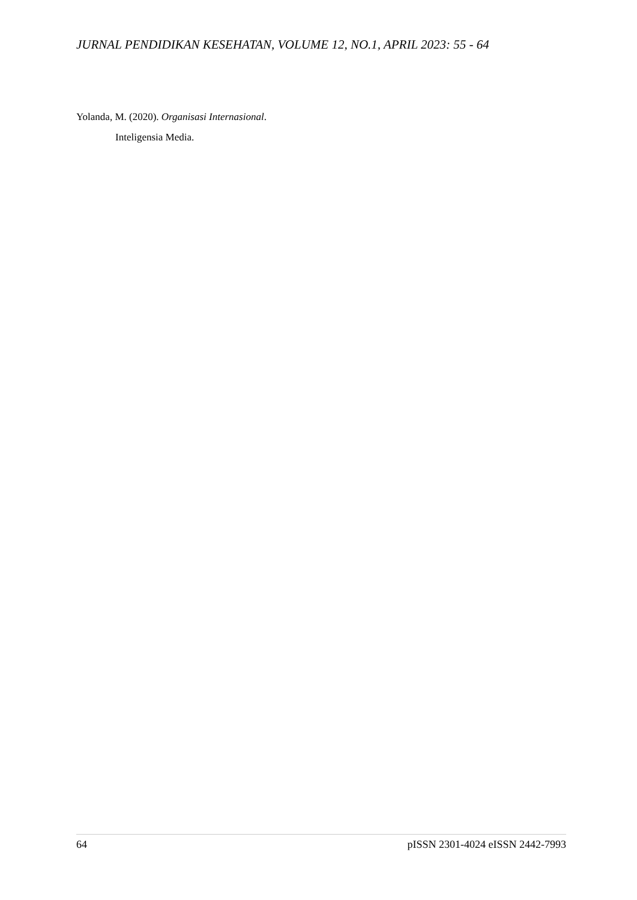JURNAL PENDIDIKAN KESEHATAN, VOLUME 12, NO.1, APRIL 2023: 55 - 64
Yolanda, M. (2020). Organisasi Internasional.
Inteligensia Media.
64 pISSN 2301-4024 eISSN 2442-7993